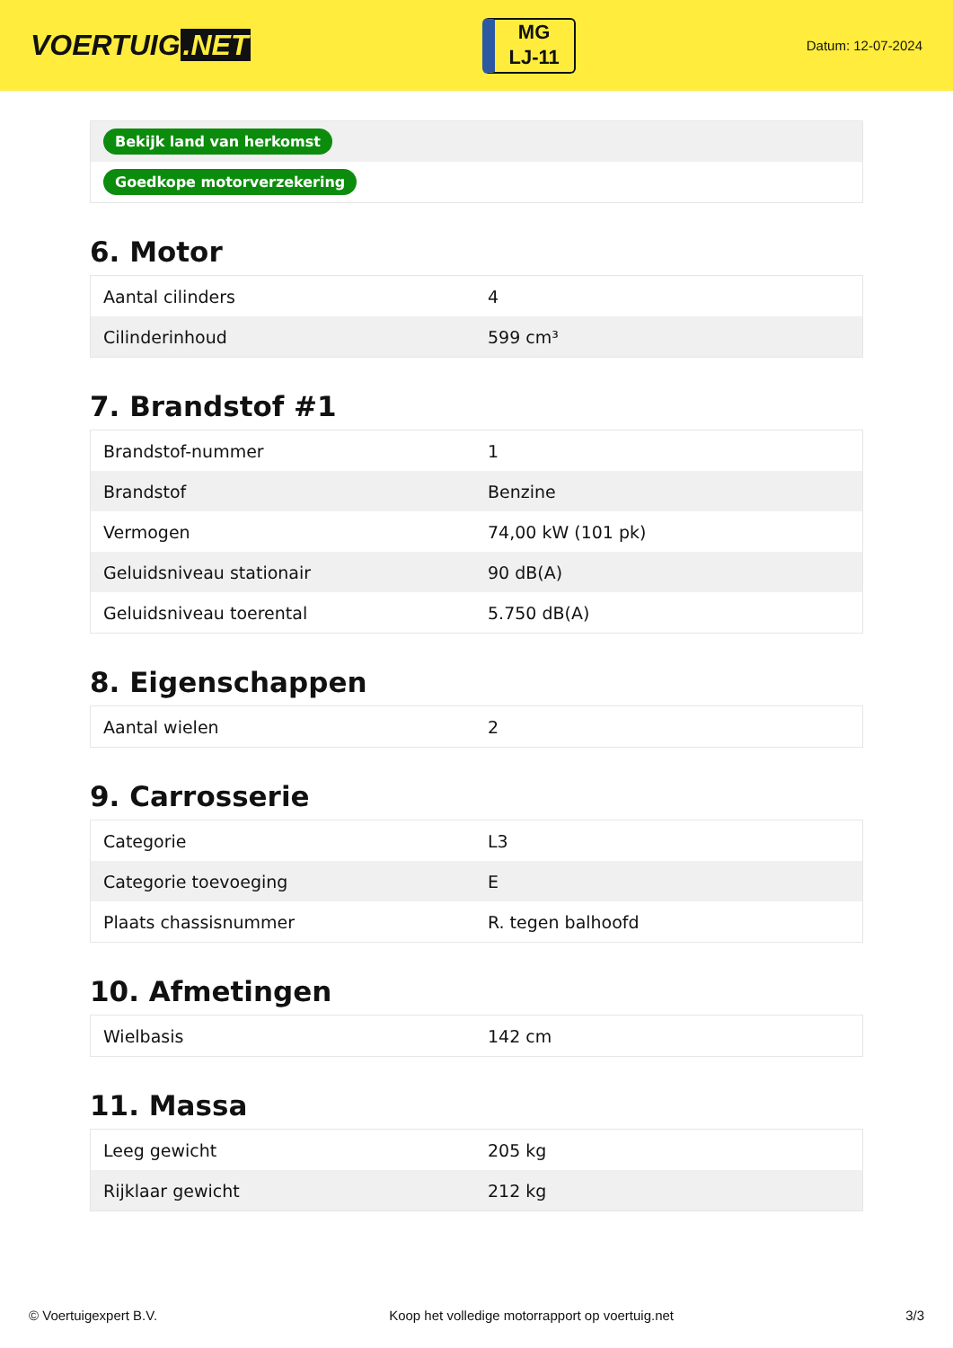VOERTUIG.NET
MG
LJ-11
Datum: 12-07-2024
| Bekijk land van herkomst |
| Goedkope motorverzekering |
6. Motor
| Aantal cilinders | 4 |
| Cilinderinhoud | 599 cm³ |
7. Brandstof #1
| Brandstof-nummer | 1 |
| Brandstof | Benzine |
| Vermogen | 74,00 kW (101 pk) |
| Geluidsniveau stationair | 90 dB(A) |
| Geluidsniveau toerental | 5.750 dB(A) |
8. Eigenschappen
| Aantal wielen | 2 |
9. Carrosserie
| Categorie | L3 |
| Categorie toevoeging | E |
| Plaats chassisnummer | R. tegen balhoofd |
10. Afmetingen
| Wielbasis | 142 cm |
11. Massa
| Leeg gewicht | 205 kg |
| Rijklaar gewicht | 212 kg |
© Voertuigexpert B.V. Koop het volledige motorrapport op voertuig.net 3/3